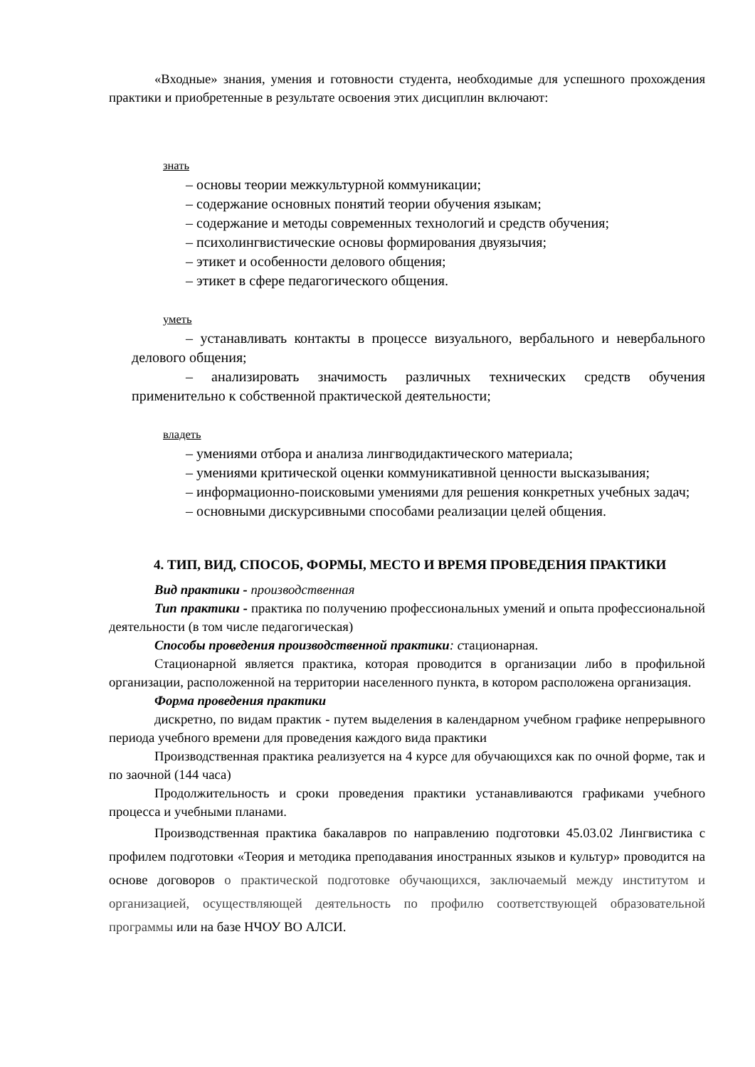«Входные» знания, умения и готовности студента, необходимые для успешного прохождения практики и приобретенные в результате освоения этих дисциплин включают:
знать
– основы теории межкультурной коммуникации;
– содержание основных понятий теории обучения языкам;
– содержание и методы современных технологий и средств обучения;
– психолингвистические основы формирования двуязычия;
– этикет и особенности делового общения;
– этикет в сфере педагогического общения.
уметь
– устанавливать контакты в процессе визуального, вербального и невербального делового общения;
– анализировать значимость различных технических средств обучения применительно к собственной практической деятельности;
владеть
– умениями отбора и анализа лингводидактического материала;
– умениями критической оценки коммуникативной ценности высказывания;
– информационно-поисковыми умениями для решения конкретных учебных задач;
– основными дискурсивными способами реализации целей общения.
4. ТИП, ВИД, СПОСОБ, ФОРМЫ, МЕСТО И ВРЕМЯ ПРОВЕДЕНИЯ ПРАКТИКИ
Вид практики - производственная
Тип практики - практика по получению профессиональных умений и опыта профессиональной деятельности (в том числе педагогическая)
Способы проведения производственной практики: стационарная.
Стационарной является практика, которая проводится в организации либо в профильной организации, расположенной на территории населенного пункта, в котором расположена организация.
Форма проведения практики
дискретно, по видам практик - путем выделения в календарном учебном графике непрерывного периода учебного времени для проведения каждого вида практики
Производственная практика реализуется на 4 курсе для обучающихся как по очной форме, так и по заочной (144 часа)
Продолжительность и сроки проведения практики устанавливаются графиками учебного процесса и учебными планами.
Производственная практика бакалавров по направлению подготовки 45.03.02 Лингвистика с профилем подготовки «Теория и методика преподавания иностранных языков и культур» проводится на основе договоров о практической подготовке обучающихся, заключаемый между институтом и организацией, осуществляющей деятельность по профилю соответствующей образовательной программы или на базе НЧОУ ВО АЛСИ.